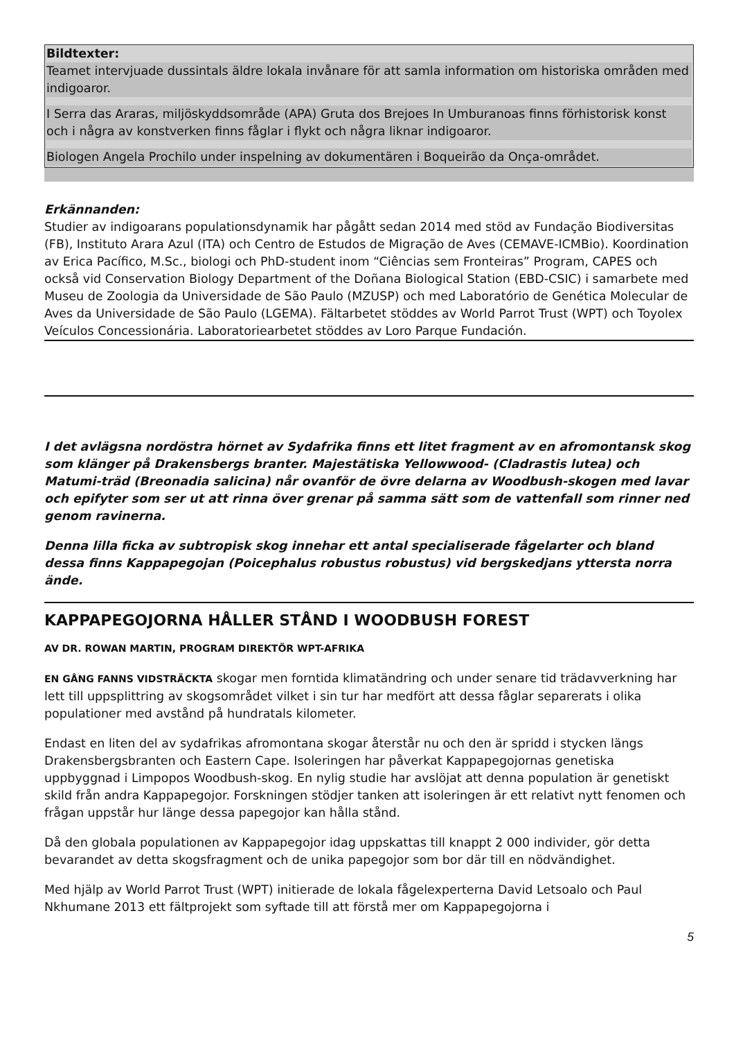Bildtexter:
Teamet intervjuade dussintals äldre lokala invånare för att samla information om historiska områden med indigoaror.
I Serra das Araras, miljöskyddsområde (APA) Gruta dos Brejoes In Umburanoas finns förhistorisk konst och i några av konstverken finns fåglar i flykt och några liknar indigoaror.
Biologen Angela Prochilo under inspelning av dokumentären i Boqueirão da Onça-området.
Erkännanden:
Studier av indigoarans populationsdynamik har pågått sedan 2014 med stöd av Fundação Biodiversitas (FB), Instituto Arara Azul (ITA) och Centro de Estudos de Migração de Aves (CEMAVE-ICMBio). Koordination av Erica Pacífico, M.Sc., biologi och PhD-student inom “Ciências sem Fronteiras” Program, CAPES och också vid Conservation Biology Department of the Doñana Biological Station (EBD-CSIC) i samarbete med Museu de Zoologia da Universidade de São Paulo (MZUSP) och med Laboratório de Genética Molecular de Aves da Universidade de São Paulo (LGEMA). Fältarbetet stöddes av World Parrot Trust (WPT) och Toyolex Veículos Concessionária. Laboratoriearbetet stöddes av Loro Parque Fundación.
I det avlägsna nordöstra hörnet av Sydafrika finns ett litet fragment av en afromontansk skog som klänger på Drakensbergs branter. Majestätiska Yellowwood- (Cladrastis lutea) och Matumi-träd (Breonadia salicina) når ovanför de övre delarna av Woodbush-skogen med lavar och epifyter som ser ut att rinna över grenar på samma sätt som de vattenfall som rinner ned genom ravinerna.
Denna lilla ficka av subtropisk skog innehar ett antal specialiserade fågelarter och bland dessa finns Kappapegojan (Poicephalus robustus robustus) vid bergskedjans yttersta norra ände.
KAPPAPEGOJORNA HÅLLER STÅND I WOODBUSH FOREST
AV DR. ROWAN MARTIN, PROGRAM DIREKTÖR WPT-AFRIKA
EN GÅNG FANNS VIDSTRÄCKTA skogar men forntida klimatändring och under senare tid trädavverkning har lett till uppsplittring av skogsområdet vilket i sin tur har medfört att dessa fåglar separerats i olika populationer med avstånd på hundratals kilometer.
Endast en liten del av sydafrikas afromontana skogar återstår nu och den är spridd i stycken längs Drakensbergsbranten och Eastern Cape. Isoleringen har påverkat Kappapegojornas genetiska uppbyggnad i Limpopos Woodbush-skog. En nylig studie har avslöjat att denna population är genetiskt skild från andra Kappapegojor. Forskningen stödjer tanken att isoleringen är ett relativt nytt fenomen och frågan uppstår hur länge dessa papegojor kan hålla stånd.
Då den globala populationen av Kappapegojor idag uppskattas till knappt 2 000 individer, gör detta bevarandet av detta skogsfragment och de unika papegojor som bor där till en nödvändighet.
Med hjälp av World Parrot Trust (WPT) initierade de lokala fågelexperterna David Letsoalo och Paul Nkhumane 2013 ett fältprojekt som syftade till att förstå mer om Kappapegojorna i
5